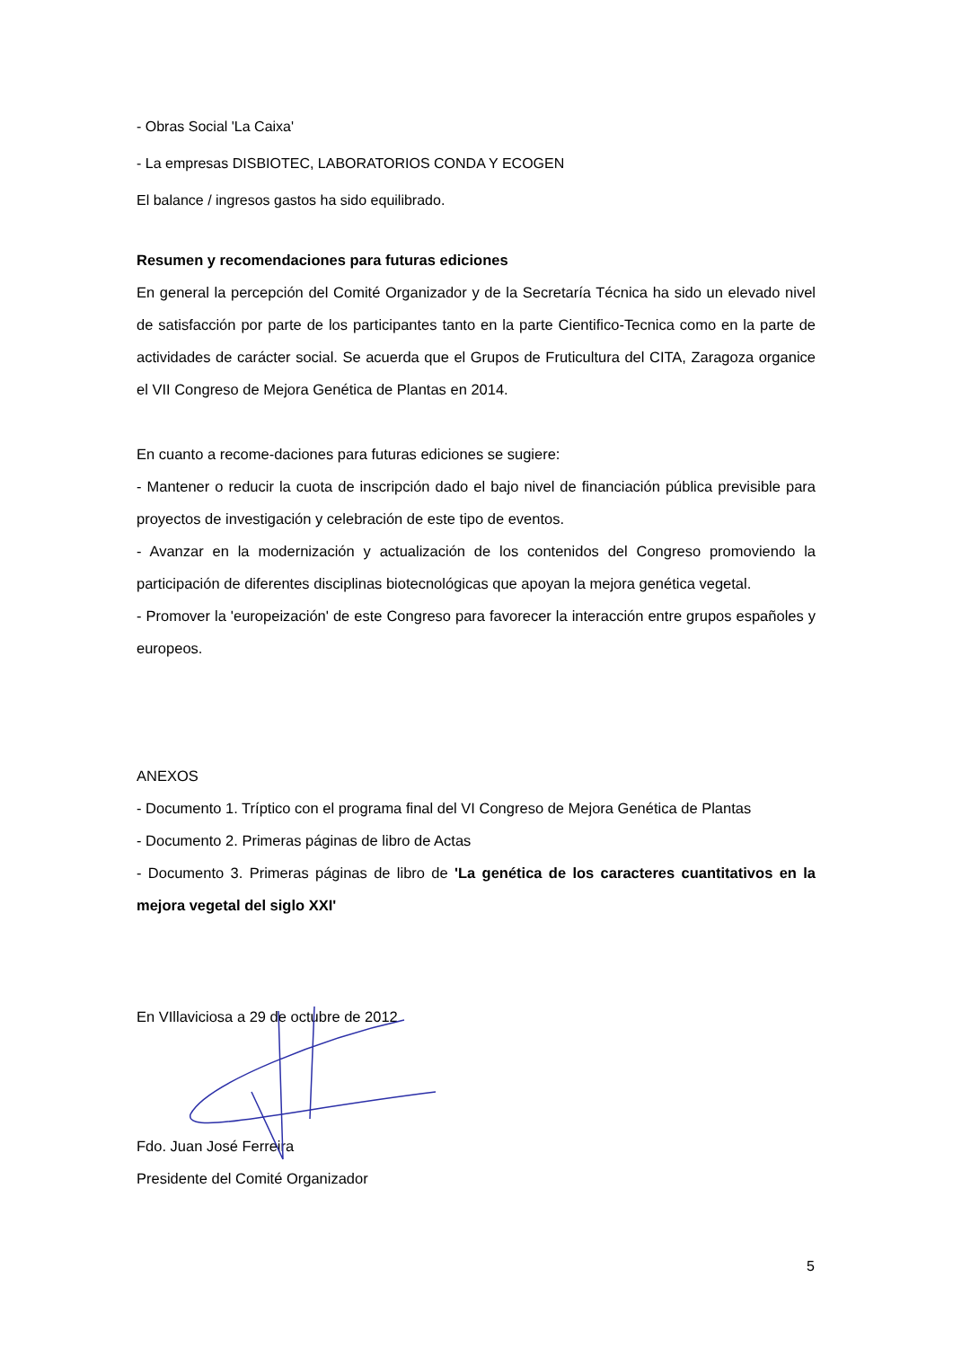- Obras Social 'La Caixa'
- La empresas DISBIOTEC, LABORATORIOS CONDA Y ECOGEN
El balance / ingresos gastos ha sido equilibrado.
Resumen y recomendaciones para futuras ediciones
En general la percepción del Comité Organizador y de la Secretaría Técnica ha sido un elevado nivel de satisfacción por parte de los participantes tanto en la parte Cientifico-Tecnica como en la parte de actividades de carácter social. Se acuerda que el Grupos de Fruticultura del CITA, Zaragoza organice el VII Congreso de Mejora Genética de Plantas en 2014.
En cuanto a recome-daciones para futuras ediciones se sugiere:
- Mantener o reducir la cuota de inscripción dado el bajo nivel de financiación pública previsible para proyectos de investigación y celebración de este tipo de eventos.
- Avanzar en la modernización y actualización de los contenidos del Congreso promoviendo la participación de diferentes disciplinas biotecnológicas que apoyan la mejora genética vegetal.
- Promover la 'europeización' de este Congreso para favorecer la interacción entre grupos españoles y europeos.
ANEXOS
- Documento 1. Tríptico con el programa final del VI Congreso de Mejora Genética de Plantas
- Documento 2. Primeras páginas de libro de Actas
- Documento 3. Primeras páginas de libro de 'La genética de los caracteres cuantitativos en la mejora vegetal del siglo XXI'
En VIllaviciosa a 29 de octubre de 2012
Fdo. Juan José Ferreira
Presidente del Comité Organizador
5